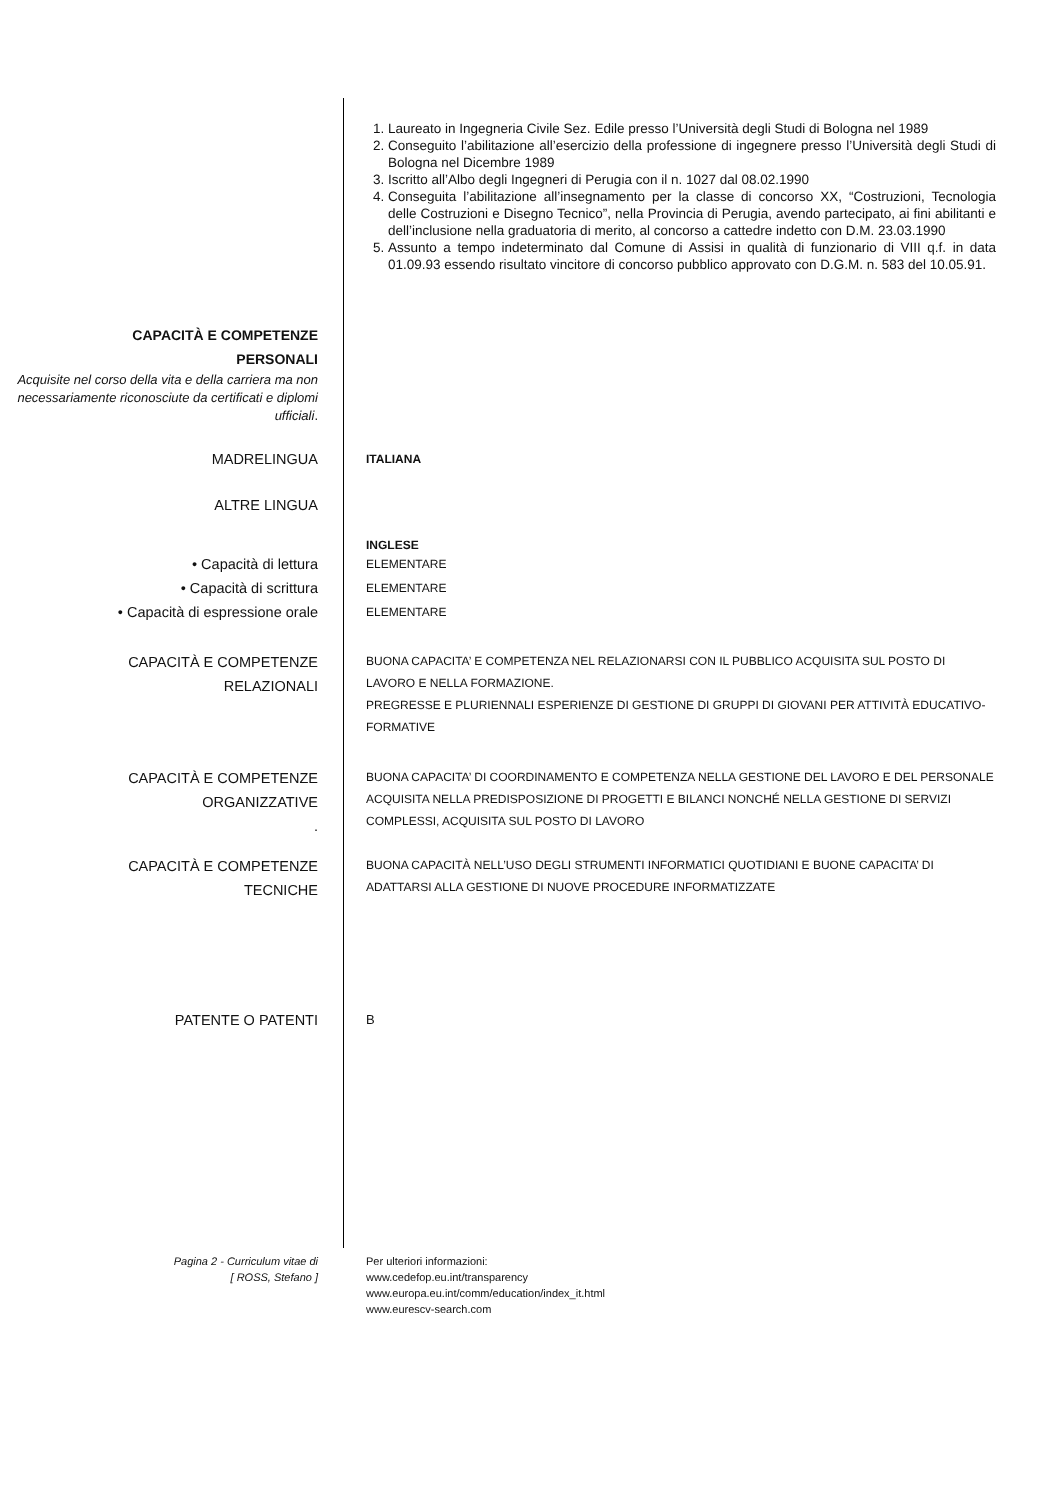1. Laureato in Ingegneria Civile Sez. Edile presso l’Università degli Studi di Bologna nel 1989
2. Conseguito l’abilitazione all’esercizio della professione di ingegnere presso l’Università degli Studi di Bologna nel Dicembre 1989
3. Iscritto all’Albo degli Ingegneri di Perugia con il n. 1027 dal 08.02.1990
4. Conseguita l’abilitazione all’insegnamento per la classe di concorso XX, “Costruzioni, Tecnologia delle Costruzioni e Disegno Tecnico”, nella Provincia di Perugia, avendo partecipato, ai fini abilitanti e dell’inclusione nella graduatoria di merito, al concorso a cattedre indetto con D.M. 23.03.1990
5. Assunto a tempo indeterminato dal Comune di Assisi in qualità di funzionario di VIII q.f. in data 01.09.93 essendo risultato vincitore di concorso pubblico approvato con D.G.M. n. 583 del 10.05.91.
CAPACITÀ E COMPETENZE
PERSONALI
Acquisite nel corso della vita e della carriera ma non necessariamente riconosciute da certificati e diplomi ufficiali.
MADRELINGUA
ITALIANA
ALTRE LINGUA
INGLESE
• Capacità di lettura
• Capacità di scrittura
• Capacità di espressione orale
ELEMENTARE
ELEMENTARE
ELEMENTARE
CAPACITÀ E COMPETENZE
RELAZIONALI
BUONA CAPACITA’ E COMPETENZA NEL RELAZIONARSI CON IL PUBBLICO ACQUISITA SUL POSTO DI LAVORO E NELLA FORMAZIONE.
PREGRESSE E PLURIENNALI ESPERIENZE DI GESTIONE DI GRUPPI DI GIOVANI PER ATTIVITÀ EDUCATIVO-FORMATIVE
CAPACITÀ E COMPETENZE
ORGANIZZATIVE
.
BUONA CAPACITA’ DI COORDINAMENTO E COMPETENZA NELLA GESTIONE DEL LAVORO E DEL PERSONALE ACQUISITA NELLA PREDISPOSIZIONE DI PROGETTI E BILANCI NONCHÉ NELLA GESTIONE DI SERVIZI COMPLESSI, ACQUISITA SUL POSTO DI LAVORO
CAPACITÀ E COMPETENZE
TECNICHE
BUONA CAPACITÀ NELL’USO DEGLI STRUMENTI INFORMATICI QUOTIDIANI E BUONE CAPACITA’ DI ADATTARSI ALLA GESTIONE DI NUOVE PROCEDURE INFORMATIZZATE
PATENTE O PATENTI B
Pagina 2 - Curriculum vitae di
[ ROSS, Stefano ]
Per ulteriori informazioni:
www.cedefop.eu.int/transparency
www.europa.eu.int/comm/education/index_it.html
www.eurescv-search.com